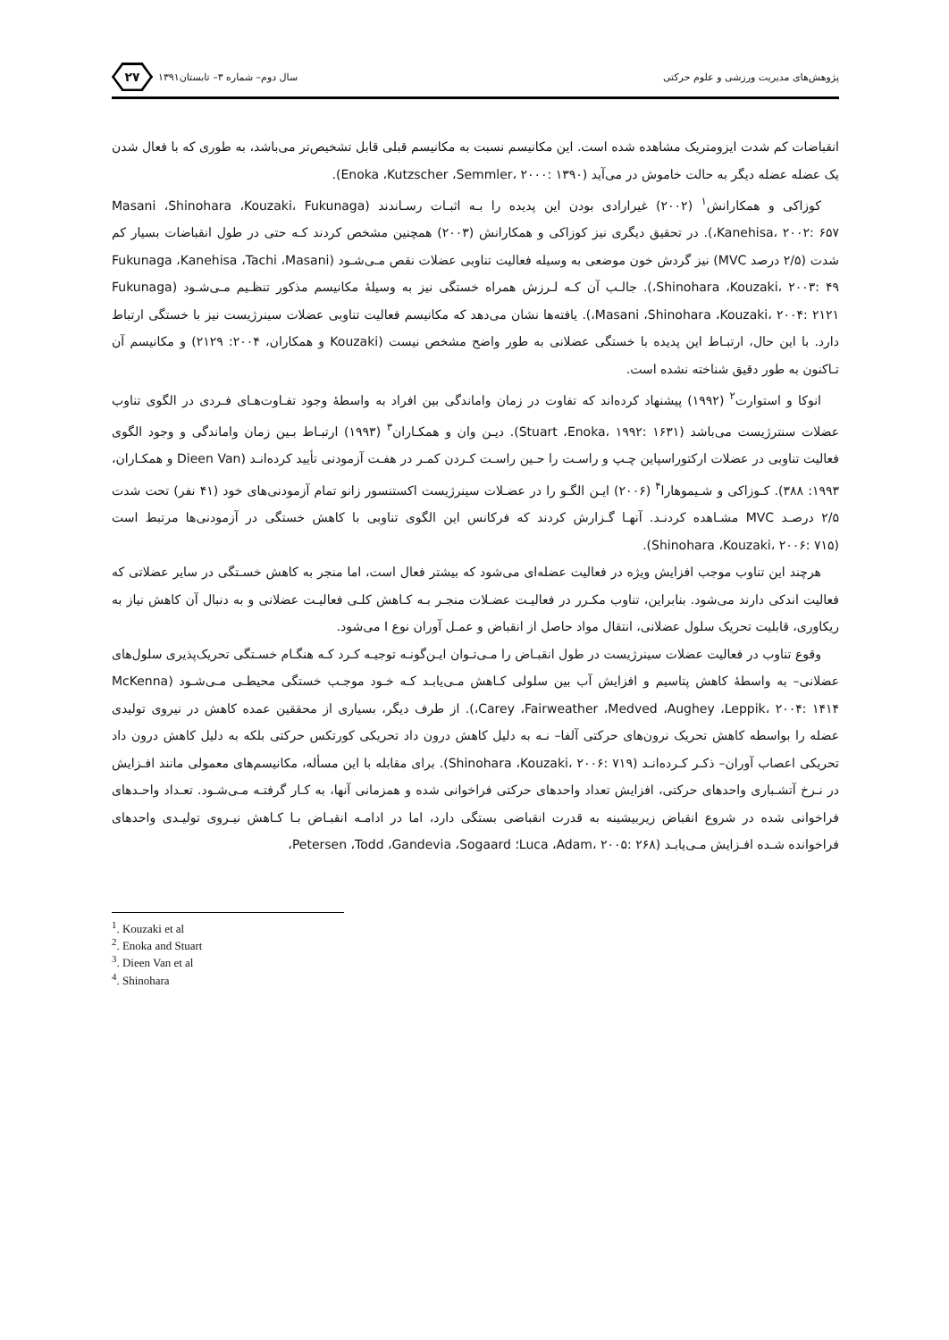پژوهش‌های مدیریت ورزشی و علوم حرکتی
سال دوم– شماره ۳– تابستان۱۳۹۱
۲۷
انقباضات کم شدت ایزومتریک مشاهده شده است. این مکانیسم نسبت به مکانیسم قبلی قابل تشخیص‌تر می‌باشد، به طوری که با فعال شدن یک عضله عضله دیگر به حالت خاموش در می‌آید (Enoka ،Kutzscher ،Semmler، ۲۰۰۰: ۱۳۹۰).
کوزاکی و همکارانش<sup>۱</sup> (۲۰۰۲) غیرارادی بودن این پدیده را بـه اثبـات رسـاندند (Masani ،Shinohara ،Kouzaki، Fukunaga ،Kanehisa، ۲۰۰۲: ۶۵۷). در تحقیق دیگری نیز کوزاکی و همکارانش (۲۰۰۳) همچنین مشخص کردند کـه حتی در طول انقباضات بسیار کم شدت (۲/۵ درصد MVC) نیز گردش خون موضعی به وسیله فعالیت تناوبی عضلات نقص مـی‌شـود (Fukunaga ،Kanehisa ،Tachi ،Masani ،Shinohara ،Kouzaki، ۲۰۰۳: ۴۹). جالـب آن کـه لـرزش همراه خستگی نیز به وسیلهٔ مکانیسم مذکور تنظـیم مـی‌شـود (Fukunaga ،Masani ،Shinohara ،Kouzaki، ۲۰۰۴: ۲۱۲۱). یافته‌ها نشان می‌دهد که مکانیسم فعالیت تناوبی عضلات سینرژیست نیز با خستگی ارتباط دارد. با این حال، ارتبـاط این پدیده با خستگی عضلانی به طور واضح مشخص نیست (Kouzaki و همکاران، ۲۰۰۴: ۲۱۲۹) و مکانیسم آن تـاکنون به طور دقیق شناخته نشده است.
انوکا و استوارت<sup>۲</sup> (۱۹۹۲) پیشنهاد کرده‌اند که تفاوت در زمان واماندگی بین افراد به واسطهٔ وجود تفـاوت‌هـای فـردی در الگوی تناوب عضلات سنترژیست می‌باشد (Stuart ،Enoka، ۱۹۹۲: ۱۶۳۱). دیـن وان و همکـاران<sup>۳</sup> (۱۹۹۳) ارتبـاط بـین زمان واماندگی و وجود الگوی فعالیت تناوبی در عضلات ارکتوراسپاین چـپ و راسـت را حـین راسـت کـردن کمـر در هفـت آزمودنی تأیید کرده‌انـد (Dieen Van و همکـاران، ۱۹۹۳: ۳۸۸). کـوزاکی و شـیموهارا<sup>۴</sup> (۲۰۰۶) ایـن الگـو را در عضـلات سینرژیست اکستنسور زانو تمام آزمودنی‌های خود (۴۱ نفر) تحت شدت ۲/۵ درصـد MVC مشـاهده کردنـد. آنهـا گـزارش کردند که فرکانس این الگوی تناوبی با کاهش خستگی در آزمودنی‌ها مرتبط است (Shinohara ،Kouzaki، ۲۰۰۶: ۷۱۵).
هرچند این تناوب موجب افزایش ویژه در فعالیت عضله‌ای می‌شود که بیشتر فعال است، اما منجر به کاهش خسـتگی در سایر عضلاتی که فعالیت اندکی دارند می‌شود. بنابراین، تناوب مکـرر در فعالیـت عضـلات منجـر بـه کـاهش کلـی فعالیـت عضلانی و به دنبال آن کاهش نیاز به ریکاوری، قابلیت تحریک سلول عضلانی، انتقال مواد حاصل از انقباض و عمـل آوران نوع I می‌شود.
وقوع تناوب در فعالیت عضلات سینرژیست در طول انقبـاض را مـی‌تـوان ایـن‌گونـه توجیـه کـرد کـه هنگـام خسـتگی تحریک‌پذیری سلول‌های عضلانی– به واسطهٔ کاهش پتاسیم و افزایش آب بین سلولی کـاهش مـی‌یابـد کـه خـود موجـب خستگی محیطـی مـی‌شـود (McKenna ،Carey ،Fairweather ،Medved ،Aughey ،Leppik، ۲۰۰۴: ۱۴۱۴). از طرف دیگر، بسیاری از محققین عمده کاهش در نیروی تولیدی عضله را بواسطه کاهش تحریک نرون‌های حرکتی آلفا– نـه به دلیل کاهش درون داد تحریکی کورتکس حرکتی بلکه به دلیل کاهش درون داد تحریکی اعصاب آوران– ذکـر کـرده‌انـد (Shinohara ،Kouzaki، ۲۰۰۶: ۷۱۹). برای مقابله با این مسأله، مکانیسم‌های معمولی مانند افـزایش در نـرخ آتشـباری واحدهای حرکتی، افزایش تعداد واحدهای حرکتی فراخوانی شده و همزمانی آنها، به کـار گرفتـه مـی‌شـود. تعـداد واحـدهای فراخوانی شده در شروع انقباض زیربیشینه به قدرت انقباضی بستگی دارد، اما در ادامـه انقبـاض بـا کـاهش نیـروی تولیـدی واحدهای فراخوانده شـده افـزایش مـی‌یابـد (Luca ،Adam، ۲۰۰۵: ۲۶۸؛ Petersen ،Todd ،Gandevia ،Sogaard،
<sup>1</sup>. Kouzaki et al
<sup>2</sup>. Enoka and Stuart
<sup>3</sup>. Dieen Van et al
<sup>4</sup>. Shinohara